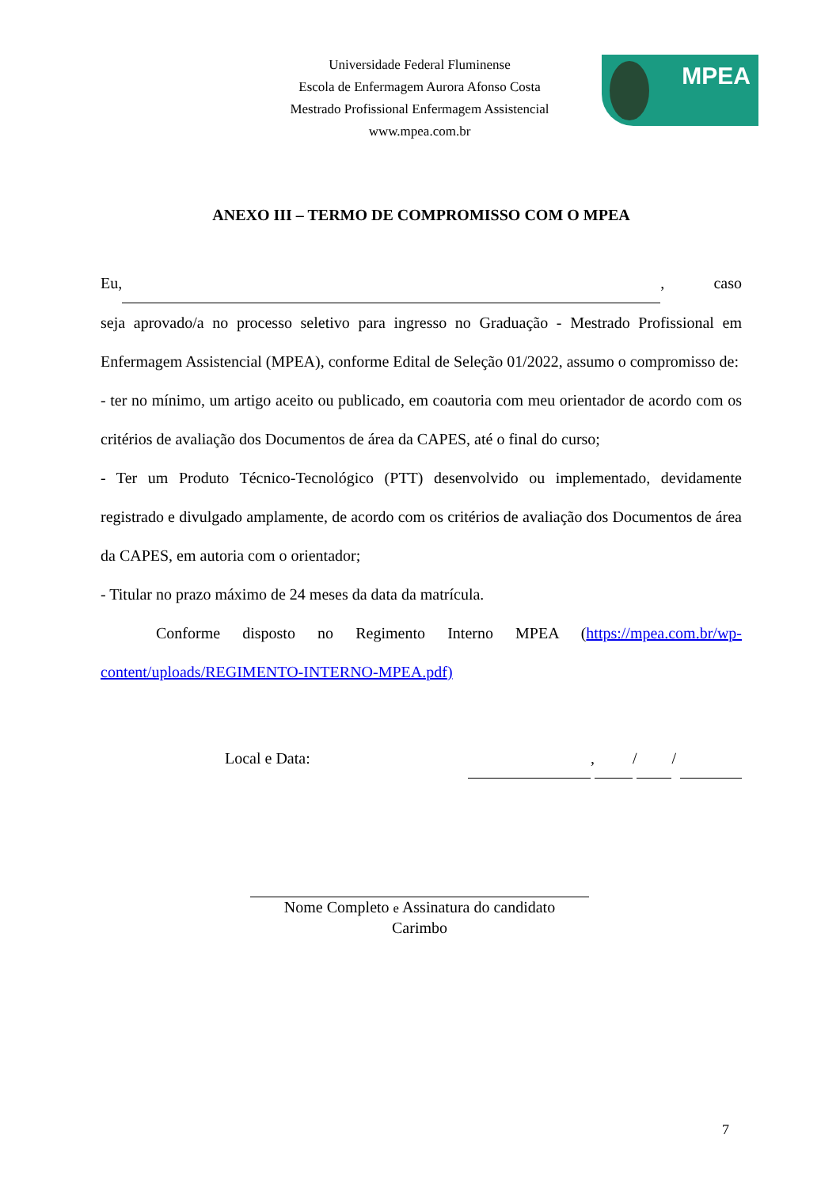Universidade Federal Fluminense
Escola de Enfermagem Aurora Afonso Costa
Mestrado Profissional Enfermagem Assistencial
www.mpea.com.br
MPEA
ANEXO III – TERMO DE COMPROMISSO COM O MPEA
Eu, , caso
seja aprovado/a no processo seletivo para ingresso no Graduação - Mestrado Profissional em Enfermagem Assistencial (MPEA), conforme Edital de Seleção 01/2022, assumo o compromisso de:
- ter no mínimo, um artigo aceito ou publicado, em coautoria com meu orientador de acordo com os critérios de avaliação dos Documentos de área da CAPES, até o final do curso;
- Ter um Produto Técnico-Tecnológico (PTT) desenvolvido ou implementado, devidamente registrado e divulgado amplamente, de acordo com os critérios de avaliação dos Documentos de área da CAPES, em autoria com o orientador;
- Titular no prazo máximo de 24 meses da data da matrícula.
Conforme disposto no Regimento Interno MPEA (https://mpea.com.br/wp-content/uploads/REGIMENTO-INTERNO-MPEA.pdf)
Local e Data: , / /
Nome Completo e Assinatura do candidato
Carimbo
7